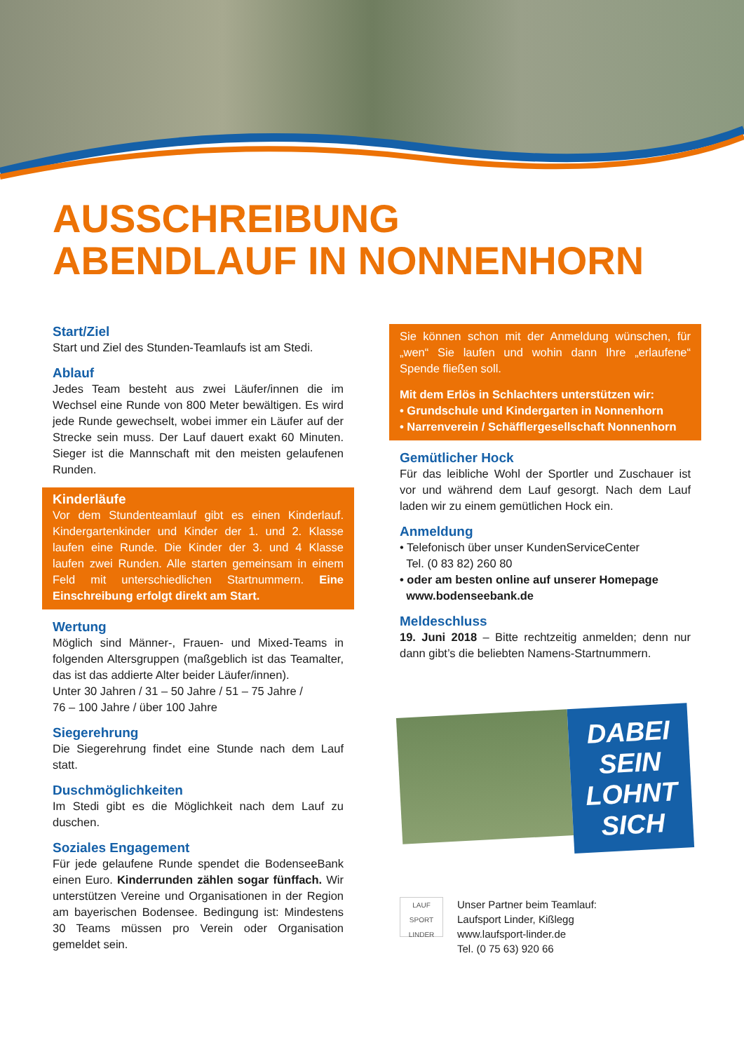AUSSCHREIBUNG
ABENDLAUF IN NONNENHORN
Start/Ziel
Start und Ziel des Stunden-Teamlaufs ist am Stedi.
Ablauf
Jedes Team besteht aus zwei Läufer/innen die im Wechsel eine Runde von 800 Meter bewältigen. Es wird jede Runde gewechselt, wobei immer ein Läufer auf der Strecke sein muss. Der Lauf dauert exakt 60 Minuten. Sieger ist die Mannschaft mit den meisten gelaufenen Runden.
Kinderläufe
Vor dem Stundenteamlauf gibt es einen Kinderlauf. Kindergartenkinder und Kinder der 1. und 2. Klasse laufen eine Runde. Die Kinder der 3. und 4 Klasse laufen zwei Runden. Alle starten gemeinsam in einem Feld mit unterschiedlichen Startnummern. Eine Einschreibung erfolgt direkt am Start.
Wertung
Möglich sind Männer-, Frauen- und Mixed-Teams in folgenden Altersgruppen (maßgeblich ist das Teamalter, das ist das addierte Alter beider Läufer/innen).
Unter 30 Jahren / 31 – 50 Jahre / 51 – 75 Jahre /
76 – 100 Jahre / über 100 Jahre
Siegerehrung
Die Siegerehrung findet eine Stunde nach dem Lauf statt.
Duschmöglichkeiten
Im Stedi gibt es die Möglichkeit nach dem Lauf zu duschen.
Soziales Engagement
Für jede gelaufene Runde spendet die BodenseeBank einen Euro. Kinderrunden zählen sogar fünffach. Wir unterstützen Vereine und Organisationen in der Region am bayerischen Bodensee. Bedingung ist: Mindestens 30 Teams müssen pro Verein oder Organisation gemeldet sein.
Sie können schon mit der Anmeldung wünschen, für „wen“ Sie laufen und wohin dann Ihre „erlaufene“ Spende fließen soll.
Mit dem Erlös in Schlachters unterstützen wir:
• Grundschule und Kindergarten in Nonnenhorn
• Narrenverein / Schäfflergesellschaft Nonnenhorn
Gemütlicher Hock
Für das leibliche Wohl der Sportler und Zuschauer ist vor und während dem Lauf gesorgt. Nach dem Lauf laden wir zu einem gemütlichen Hock ein.
Anmeldung
• Telefonisch über unser KundenServiceCenter
Tel. (0 83 82) 260 80
• oder am besten online auf unserer Homepage
www.bodenseebank.de
Meldeschluss
19. Juni 2018 – Bitte rechtzeitig anmelden; denn nur dann gibt’s die beliebten Namens-Startnummern.
DABEI
SEIN
LOHNT
SICH
LAUF SPORT LINDER
Unser Partner beim Teamlauf:
Laufsport Linder, Kißlegg
www.laufsport-linder.de
Tel. (0 75 63) 920 66